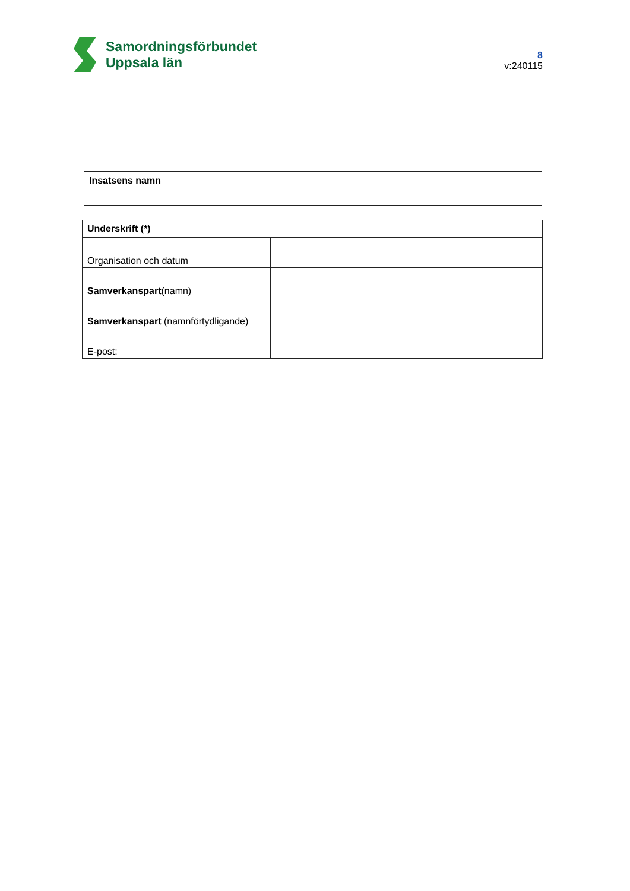Samordningsförbundet
Uppsala län
8
v:240115
| Insatsens namn |
| Underskrift (*) | |
| --- | --- |
| Organisation och datum | |
| Samverkanspart (namn) | |
| Samverkanspart (namnförtydligande) | |
| E-post: | |